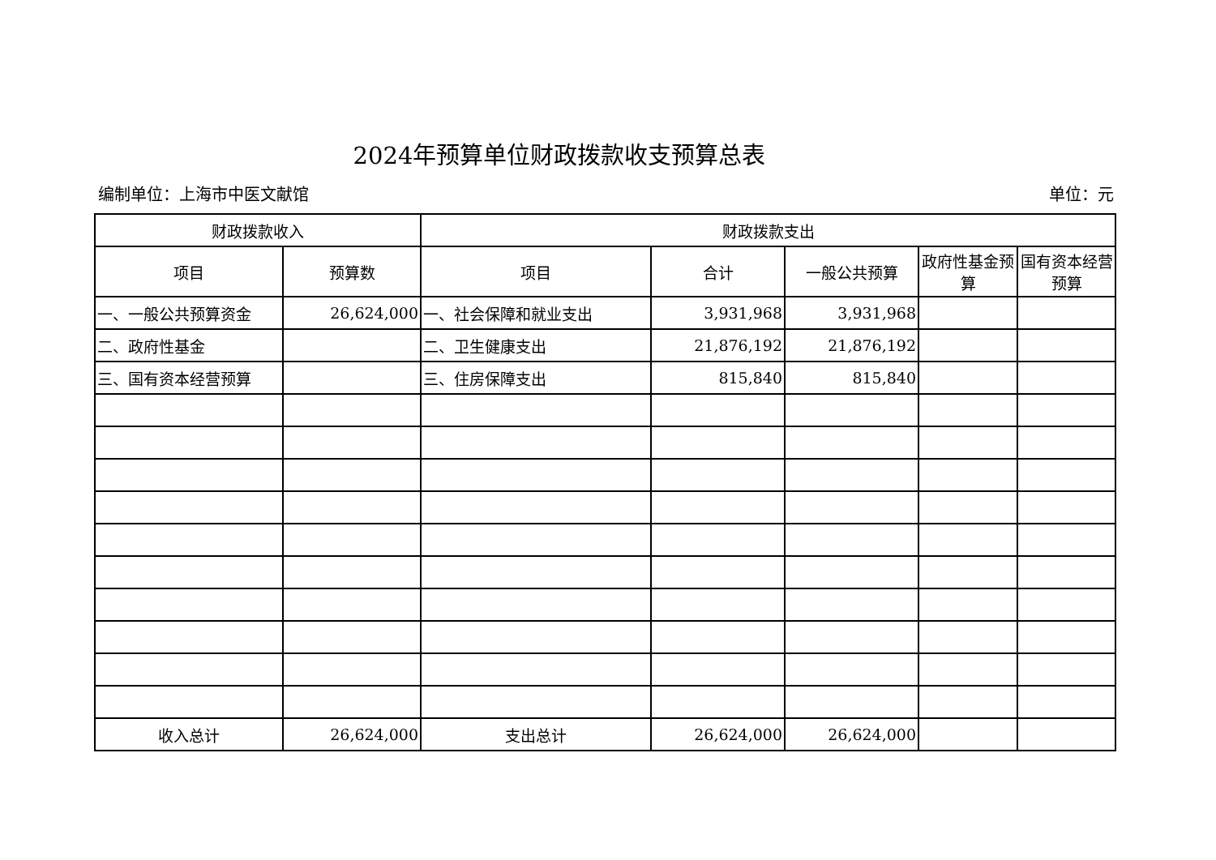2024年预算单位财政拨款收支预算总表
编制单位：上海市中医文献馆 单位：元
| 财政拨款收入 | | 财政拨款支出 | | | | |
| --- | --- | --- | --- | --- | --- | --- |
| 项目 | 预算数 | 项目 | 合计 | 一般公共预算 | 政府性基金预算 | 国有资本经营预算 |
| 一、一般公共预算资金 | 26,624,000 | 一、社会保障和就业支出 | 3,931,968 | 3,931,968 | | |
| 二、政府性基金 | | 二、卫生健康支出 | 21,876,192 | 21,876,192 | | |
| 三、国有资本经营预算 | | 三、住房保障支出 | 815,840 | 815,840 | | |
| 收入总计 | 26,624,000 | 支出总计 | 26,624,000 | 26,624,000 | | |